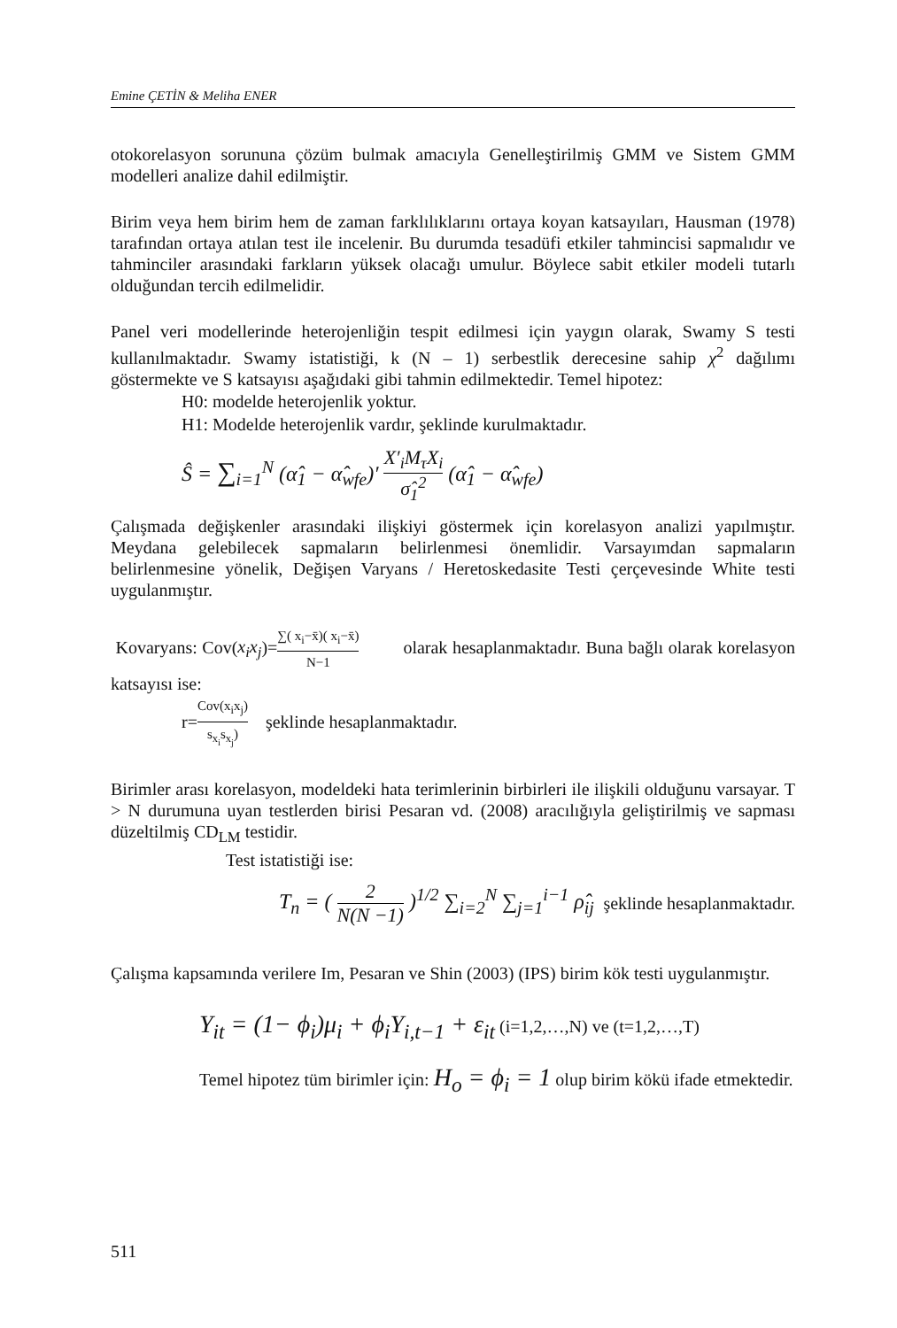Emine ÇETİN & Meliha ENER
otokorelasyon sorununa çözüm bulmak amacıyla Genelleştirilmiş GMM ve Sistem GMM modelleri analize dahil edilmiştir.
Birim veya hem birim hem de zaman farklılıklarını ortaya koyan katsayıları, Hausman (1978) tarafından ortaya atılan test ile incelenir. Bu durumda tesadüfi etkiler tahmincisi sapmalıdır ve tahminciler arasındaki farkların yüksek olacağı umulur. Böylece sabit etkiler modeli tutarlı olduğundan tercih edilmelidir.
Panel veri modellerinde heterojenliğin tespit edilmesi için yaygın olarak, Swamy S testi kullanılmaktadır. Swamy istatistiği, k (N – 1) serbestlik derecesine sahip χ<sup>2</sup> dağılımı göstermekte ve S katsayısı aşağıdaki gibi tahmin edilmektedir. Temel hipotez:
H0: modelde heterojenlik yoktur.
H1: Modelde heterojenlik vardır, şeklinde kurulmaktadır.
Ŝ = ∑<sub>i=1</sub><sup>N</sup> (α̂<sub>1</sub> − α̂<sub>wfe</sub>)′ X′<sub>i</sub>M<sub>τ</sub>X<sub>i</sub> σ̂<sub>1</sub><sup>2</sup> (α̂<sub>1</sub> − α̂<sub>wfe</sub>)
Çalışmada değişkenler arasındaki ilişkiyi göstermek için korelasyon analizi yapılmıştır. Meydana gelebilecek sapmaların belirlenmesi önemlidir. Varsayımdan sapmaların belirlenmesine yönelik, Değişen Varyans / Heretoskedasite Testi çerçevesinde White testi uygulanmıştır.
Kovaryans: Cov(x<sub>i</sub>x<sub>j</sub>)=∑( x<sub>i</sub>−x̄)( x<sub>i</sub>−x̄) N−1 olarak hesaplanmaktadır. Buna bağlı olarak korelasyon katsayısı ise:
r=Cov(x<sub>i</sub>x<sub>j</sub>) s<sub>x<sub>i</sub></sub>s<sub>x<sub>j</sub></sub>) şeklinde hesaplanmaktadır.
Birimler arası korelasyon, modeldeki hata terimlerinin birbirleri ile ilişkili olduğunu varsayar. T > N durumuna uyan testlerden birisi Pesaran vd. (2008) aracılığıyla geliştirilmiş ve sapması düzeltilmiş CD<sub>LM</sub> testidir.
Test istatistiği ise:
T<sub>n</sub> = ( 2 N(N −1) )<sup>1/2</sup> ∑<sub>i=2</sub><sup>N</sup> ∑<sub>j=1</sub><sup>i−1</sup> ρ̂<sub>ij</sub> şeklinde hesaplanmaktadır.
Çalışma kapsamında verilere Im, Pesaran ve Shin (2003) (IPS) birim kök testi uygulanmıştır.
Y<sub>it</sub> = (1− ϕ<sub>i</sub>)μ<sub>i</sub> + ϕ<sub>i</sub>Y<sub>i,t−1</sub> + ε<sub>it</sub> (i=1,2,…,N) ve (t=1,2,…,T)
Temel hipotez tüm birimler için: H<sub>o</sub> = ϕ<sub>i</sub> = 1 olup birim kökü ifade etmektedir.
511